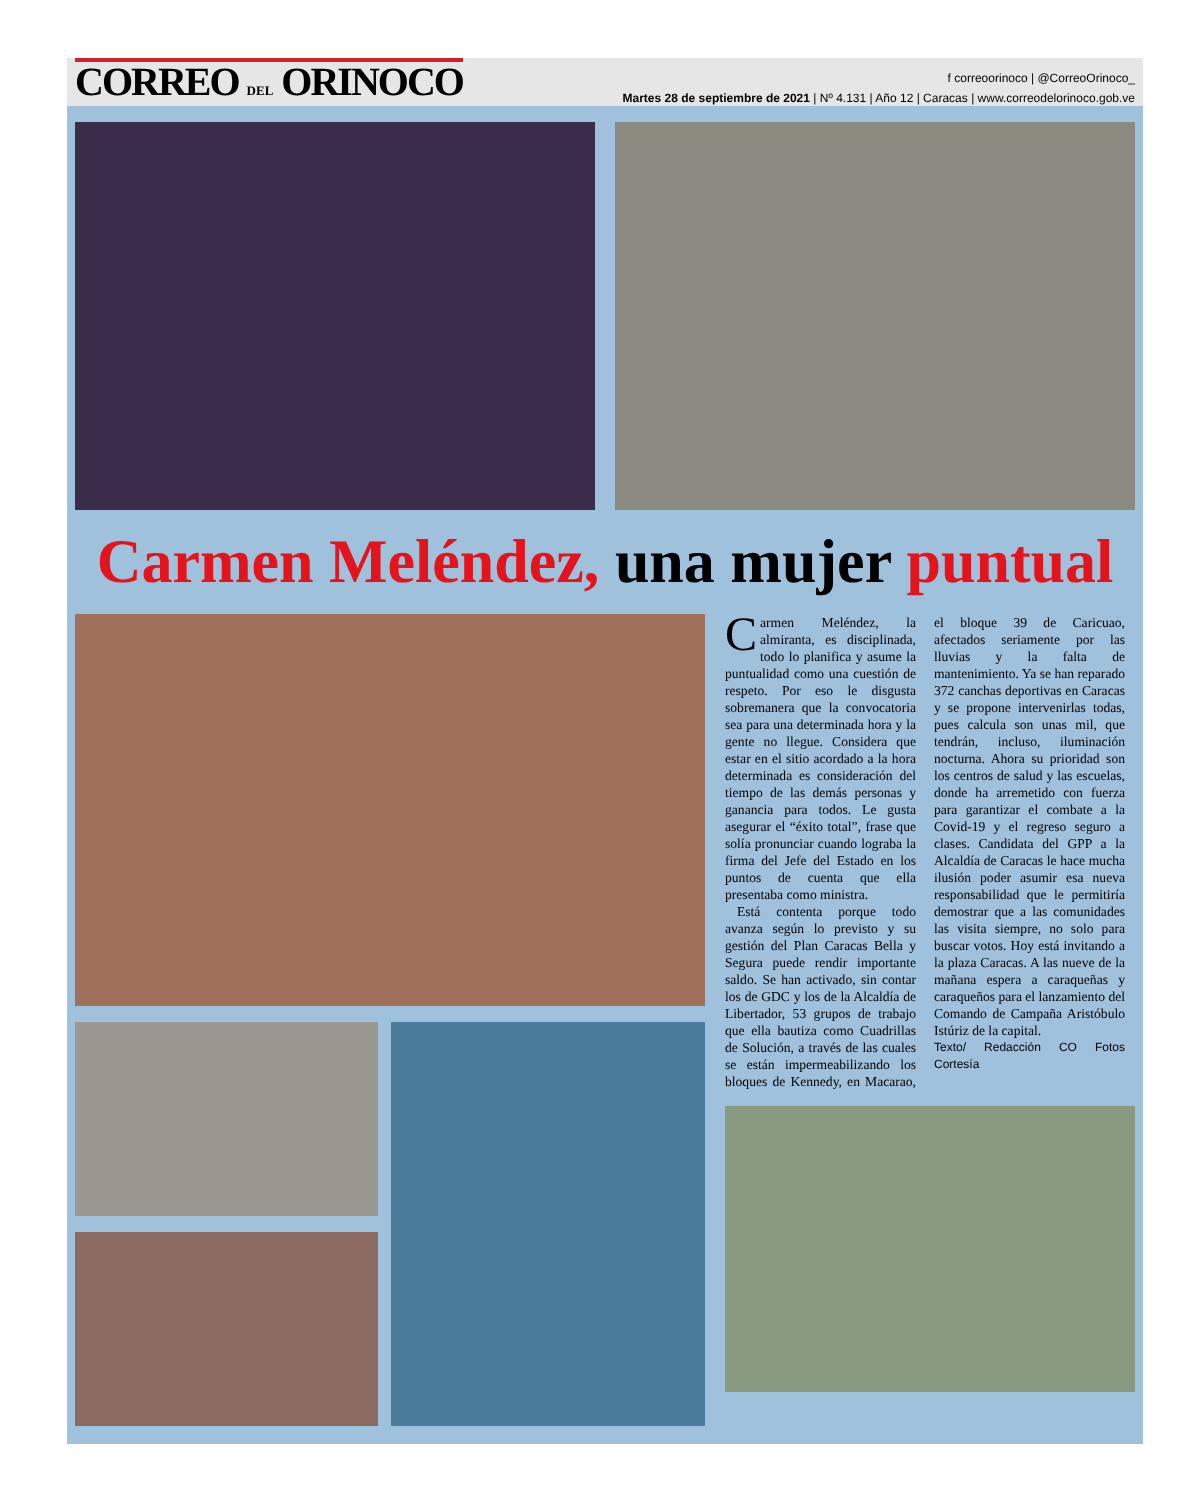CORREO DEL ORINOCO
f correoorinoco | @CorreoOrinoco_
Martes 28 de septiembre de 2021 | Nº 4.131 | Año 12 | Caracas | www.correodelorinoco.gob.ve
Carmen Meléndez, una mujer puntual
Carmen Meléndez, la almiranta, es disciplinada, todo lo planifica y asume la puntualidad como una cuestión de respeto. Por eso le disgusta sobremanera que la convocatoria sea para una determinada hora y la gente no llegue. Considera que estar en el sitio acordado a la hora determinada es consideración del tiempo de las demás personas y ganancia para todos. Le gusta asegurar el “éxito total”, frase que solía pronunciar cuando lograba la firma del Jefe del Estado en los puntos de cuenta que ella presentaba como ministra.
Está contenta porque todo avanza según lo previsto y su gestión del Plan Caracas Bella y Segura puede rendir importante saldo. Se han activado, sin contar los de GDC y los de la Alcaldía de Libertador, 53 grupos de trabajo que ella bautiza como Cuadrillas de Solución, a través de las cuales se están impermeabilizando los bloques de Kennedy, en Macarao, el bloque 39 de Caricuao, afectados seriamente por las lluvias y la falta de mantenimiento. Ya se han reparado 372 canchas deportivas en Caracas y se propone intervenirlas todas, pues calcula son unas mil, que tendrán, incluso, iluminación nocturna. Ahora su prioridad son los centros de salud y las escuelas, donde ha arremetido con fuerza para garantizar el combate a la Covid-19 y el regreso seguro a clases. Candidata del GPP a la Alcaldía de Caracas le hace mucha ilusión poder asumir esa nueva responsabilidad que le permitiría demostrar que a las comunidades las visita siempre, no solo para buscar votos. Hoy está invitando a la plaza Caracas. A las nueve de la mañana espera a caraqueñas y caraqueños para el lanzamiento del Comando de Campaña Aristóbulo Istúriz de la capital.
Texto/ Redacción CO Fotos Cortesía